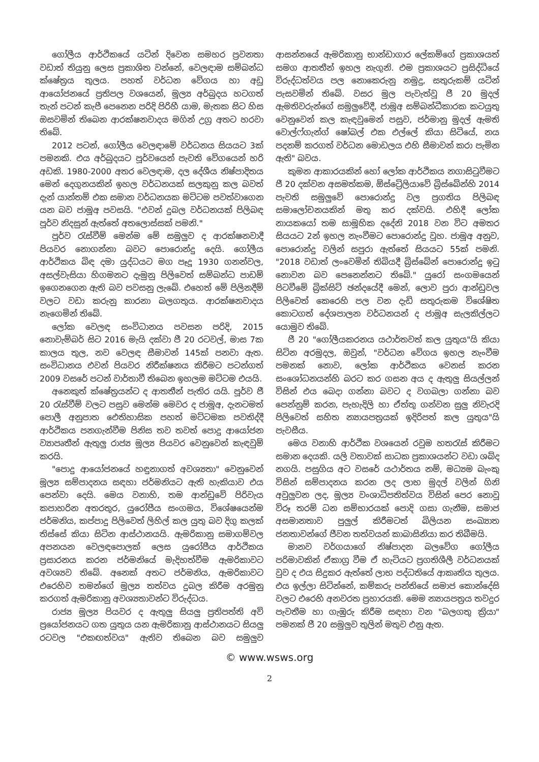ගෝලීය ආර්ථිකයේ යටින් දිවෙන සමහර ප්‍රවනතා වඩාත් තියුනු ලෙස ප්‍රකාශිත වන්නේ, වෙලඳාම සම්බන්ධ ක්ෂේත්‍රය තුලය. පහත් වර්ධන වේගය හා අඩු ආයෝජනයේ ප්‍රතිපල වශයෙන්, මූල්‍ය අර්බුදය හටගත් තැන් පටන් කැපී පෙනෙන පරිදි පිරිහී යාම, මැතක සිට හිස ඔසවමින් තිබෙන ආරක්ෂනවාදය මගින් උග්‍ර අතට හරවා තිබේ.
2012 පටන්, ගෝලීය වෙලඳාමේ වර්ධනය සියයට 3ක් පමනකි. එය අර්බුදයට පූර්වයෙන් පැවති වේගයෙන් හරි අඩකි. 1980-2000 අතර වෙලඳාම, දල දේශීය නිෂ්පාදිතය මෙන් දෙගුනයකින් ඉහල වර්ධනයක් සලකුනු කල බවත් දැන් යාන්තම් එක සමාන වර්ධනයක මට්ටම පවත්වාගෙන යන බව ජාමූඅ පවසයි. "එවන් දුබල වර්ධනයක් පිලිබඳ පූර්ව නිදසුන් ඇත්තේ අතලොස්සක් පමනි."
පූර්ව රැස්වීම් මෙන්ම මේ සමුලුව ද ආරක්ෂනවාදී පියවර නොගන්නා බවට පොරොන්දු දෙයි. ගෝලීය ආර්ථිකය බිඳ දමා යුද්ධයට මග පෑදූ 1930 ගනන්වල, අසල්වැසියා හිගමනට දැමුනු පිලිවෙත් සම්බන්ධ පාඩම් ඉගෙනගෙන ඇති බව පවසනු ලැබේ. එහෙත් මේ පිලිනදීම් වලට වඩා කරුනු කාරනා බලගතුය. ආරක්ෂනවාදය නැගෙමින් තිබේ.
ලෝක වෙලඳ සංවිධානය පවසන පරිදි, 2015 නොවැම්බර් සිට 2016 මැයි දක්වා ජී 20 රටවල්, මාස 7ක කාලය තුල, නව වෙලඳ සීමාවන් 145ක් පනවා ඇත. සංවිධානය එවන් පියවර නිරීක්ෂනය කිරීමට පටන්ගත් 2009 වසරේ පටන් වාර්තාවී තිබෙන ඉහලම මට්ටම එයයි.
අනෙකුත් ක්ෂේත්‍රයන්ට ද ආතතීන් පැතිර යයි. පූර්ව ජී 20 රැස්වීම් වලට පසුව මෙන්ම මෙවර ද ජාමූඅ, දැනටමත් පොලී අනුපාත ඓතිහාසික පහත් මට්ටමක පවතිද්දී ආර්ථිකය පනගැන්වීම පිනිස තව තවත් පොදු ආයෝජන ව්‍යාපෘතීන් ඇතුලු රාජ්‍ය මූල්‍ය පියවර වෙනුවෙන් කැඳවුම් කරයි.
"පොදු ආයෝජනයේ හඳුනාගත් අවශ්‍යතා" වෙනුවෙන් මූල්‍ය සම්පාදනය සඳහා ජර්මනියට ඇති හැකියාව එය පෙන්වා දෙයි. මෙය වනාහි, තම ආන්ඩුවේ පිරිවැය කපාහරින අතරතුර, යුරෝපීය සංගමය, විශේෂයෙන්ම ජර්මනිය, කප්පාදු පිලිවෙත් ලිහිල් කල යුතු බව දිගු කලක් තිස්සේ කියා සිටින ආස්ථානයයි. ඇමරිකානු සමාගම්වල අපනයන වෙලඳපොලක් ලෙස යුරෝපීය ආර්ථිකය ප්‍රසාරනය කරන ජර්මනියේ මැදිහත්වීම ඇමරිකාවට අවශ්‍යව තිබේ. අනෙක් අතට ජර්මනිය, ඇමරිකාවට එරෙහිව තමන්ගේ මූල්‍ය තත්වය දුබල කිරීම අරමුනු කරගත් ඇමරිකානු අවශ්‍යතාවන්ට විරුද්ධය.
රාජ්‍ය මූල්‍ය පියවර ද ඇතුලු සියලු ප්‍රතිපත්ති අවි ප්‍රයෝජනයට ගත යුතුය යන ඇමරිකානු ආස්ථානයට සියලු රටවල "එකඟත්වය" ඇතිව තිබෙන බව සමුලුව ආසන්නයේ ඇමරිකානු භාන්ඩාගාර ලේකම්ගේ ප්‍රකාශයත් සමග ආතතීන් ඉහල නැගුනි. එම ප්‍රකාශයට ප්‍රසිද්ධියේ විරුද්ධත්වය පල නොකෙරුනු නමුදු, සතුරුකම් යටින් පැසවමින් තිබේ. වසර මුල පැවැත්වූ ජී 20 මුදල් ඇමතිවරුන්ගේ සමුලුවේදී, ජාමූඅ සම්බන්ධීකාරක කටයුතු වෙනුවෙන් කල කැඳවුමෙන් පසුව, ජර්මානු මුදල් ඇමති වොල්ෆ්ගැන්ග් ෂෝබල් එක එල්ලේ කියා සිටියේ, නය පදනම් කරගත් වර්ධන මොඩලය එහි සීමාවන් කරා පැමින ඇති" බවය.
කුමන ආකාරයකින් හෝ ලෝක ආර්ථිකය නගාසිටුවීමට ජී 20 දක්වන අසමත්කම, ඕස්ට්‍රේලියාවේ බ්‍රිස්බේන්හි 2014 පැවති සමුලුවේ පොරොන්දු වල ප්‍රගතිය පිලිබඳ සමාලෝචනයකින් මතු කර දක්වයි. එහිදී ලෝක නායකයෝ තම සාමූහික දදේනි 2018 වන විට අමතර සියයට 2න් ඉහල නැංවීමට පොරොන්දු වූහ. ජාමූඅ අනුව, පොරොන්දු වලින් සපුරා ඇත්තේ සියයට 55ක් පමනි. "2018 වඩාත් ලංවෙමින් තිබියදී බ්‍රිස්බේන් පොරොන්දු ඉටු නොවන බව පෙනෙන්නට තිබේ." යුරෝ සංගමයෙන් පිටවීමේ බ්‍රික්සිට් ඡන්දයේදී මෙන්, ලොව පුරා ආන්ඩුවල පිලිවෙත් කෙරෙහි පල වන දැඩි සතුරුකම විශේෂිත කොටගත් දේශපාලන වර්ධනයන් ද ජාමූඅ සැලකිල්ලට යොමුව තිබේ.
ජී 20 "ගෝලීයකරනය යථාර්තවත් කල යුතුය"යි කියා සිටින අරමුදල, ඔවුන්, "වර්ධන වේගය ඉහල නැංවීම පමනක් නොව, ලෝක ආර්ථිකය වෙනස් කරන සංශෝධනයන්හි බරට කර ගසන අය ද ඇතුලු සියල්ලන් විසින් එය බෙදා ගන්නා බවට ද වගබලා ගන්නා බව පෙන්නුම් කරන, පැහැදිලි හා ඒත්තු ගන්වන සුලු නිවැරදි පිලිවෙත් සහිත න්‍යායපත්‍රයක් ඉදිරිපත් කල යුතුය"යි පැවසීය.
මෙය වනාහි ආර්ථික වශයෙන් රවුම හතරැස් කිරීමට සමාන දෙයකි. යලි වතාවක් සාධක ප්‍රකාශයන්ට වඩා ශබ්ද නගයි. පසුගිය අට වසරේ යථාර්තය නම්, මධ්‍යම බැංකු විසින් සම්පාදනය කරන ලද ලාභ මුදල් වලින් ගිනි අවුලුවන ලද, මූල්‍ය වංශාධිපතිත්වය විසින් පෙර නොවූ විරූ තරම් ධන සම්භාරයක් පොදි ගසා ගැනීම, සමාජ අසමානතාව පුලුල් කිරීමටත් බිලියන සංඛ්‍යාත ජනතාවන්ගේ ජීවන තත්වයන් කාබාසිනියා කර තිබීමයි.
මානව වර්ගයාගේ නිෂ්පාදන බලවේග ගෝලීය පරිමාවකින් ඒකාග්‍ර වීම ඒ හැටියට ප්‍රගතිශීලී වර්ධනයක් වුව ද එය සිදුකර ඇත්තේ ලාභ පද්ධතියේ ආකෘතිය තුලය. එය ඉල්ලා සිටින්නේ, කම්කරු පන්තියේ සමාජ කොන්දේසි වලට එරෙහි අනවරත ප්‍රහාරයකි. මෙම න්‍යායපත්‍රය තවදුර පැවතීම හා ගැඹුරු කිරීම සඳහා වන "බලගතු ක්‍රියා" පමනක් ජී 20 සමුලුව තුලින් මතුව එනු ඇත.
© www.wsws.org
2